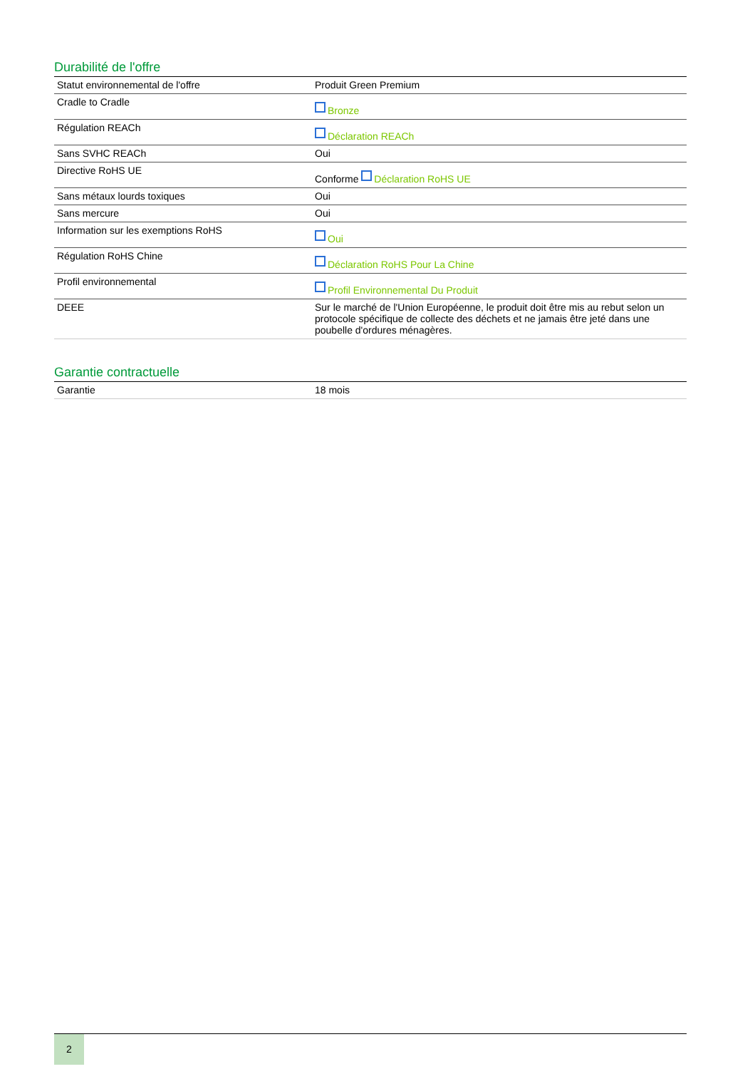Durabilité de l'offre
| Statut environnemental de l'offre | Produit Green Premium |
| Cradle to Cradle | Bronze |
| Régulation REACh | Déclaration REACh |
| Sans SVHC REACh | Oui |
| Directive RoHS UE | Conforme Déclaration RoHS UE |
| Sans métaux lourds toxiques | Oui |
| Sans mercure | Oui |
| Information sur les exemptions RoHS | Oui |
| Régulation RoHS Chine | Déclaration RoHS Pour La Chine |
| Profil environnemental | Profil Environnemental Du Produit |
| DEEE | Sur le marché de l'Union Européenne, le produit doit être mis au rebut selon un protocole spécifique de collecte des déchets et ne jamais être jeté dans une poubelle d'ordures ménagères. |
Garantie contractuelle
| Garantie | 18 mois |
2